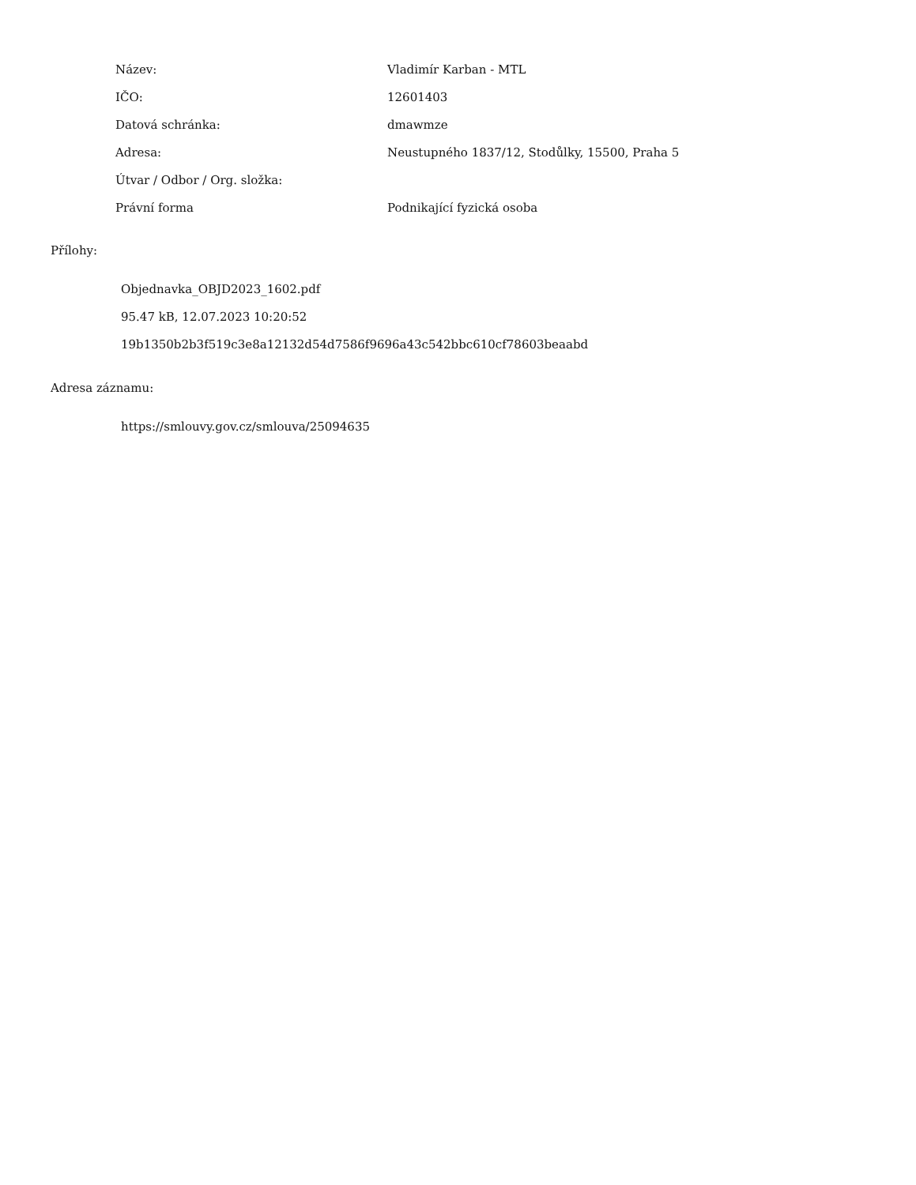| Název: | Vladimír Karban - MTL |
| IČO: | 12601403 |
| Datová schránka: | dmawmze |
| Adresa: | Neustupného 1837/12, Stodůlky, 15500, Praha 5 |
| Útvar / Odbor / Org. složka: | |
| Právní forma | Podnikající fyzická osoba |
Přílohy:
Objednavka_OBJD2023_1602.pdf
95.47 kB, 12.07.2023 10:20:52
19b1350b2b3f519c3e8a12132d54d7586f9696a43c542bbc610cf78603beaabd
Adresa záznamu:
https://smlouvy.gov.cz/smlouva/25094635